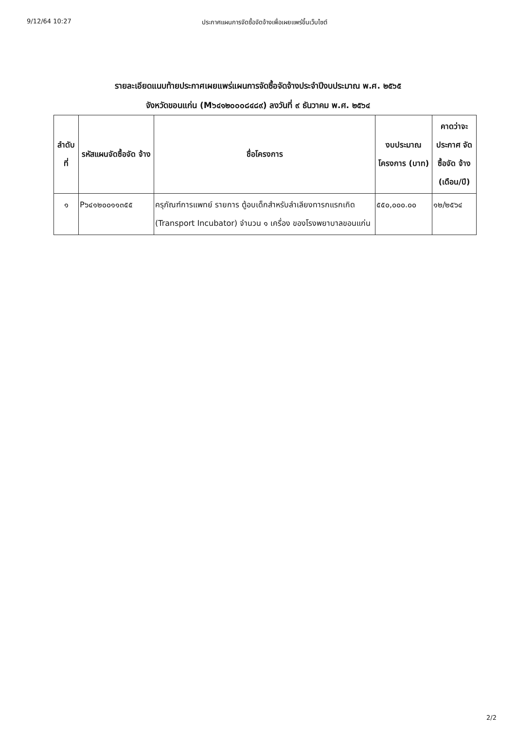9/12/64 10:27 ประกาศแผนการจัดซื้อจัดจ้างเพื่อเผยแพร่ขึ้นเว็บไซต์
รายละเอียดแนบท้ายประกาศเผยแพร่แผนการจัดซื้อจัดจ้างประจำปีงบประมาณ พ.ศ. ๒๕๖๕
จังหวัดขอนแก่น (M๖๔๑๒๐๐๐๘๔๘๙) ลงวันที่ ๙ ธันวาคม พ.ศ. ๒๕๖๔
| ลำดับ ที่ | รหัสแผนจัดซื้อจัด จ้าง | ชื่อโครงการ | งบประมาณ โครงการ (บาท) | คาดว่าจะ ประกาศ จัดซื้อจัด จ้าง (เดือน/ปี) |
| --- | --- | --- | --- | --- |
| ๑ | P๖๔๑๒๐๐๑๑๓๕๕ | ครุภัณฑ์การแพทย์ รายการ ตู้อบเด็กสำหรับลำเลียงทารกแรกเกิด (Transport Incubator) จำนวน ๑ เครื่อง ของโรงพยาบาลขอนแก่น | ๕๕๐,๐๐๐.๐๐ | ๑๒/๒๕๖๔ |
2/2